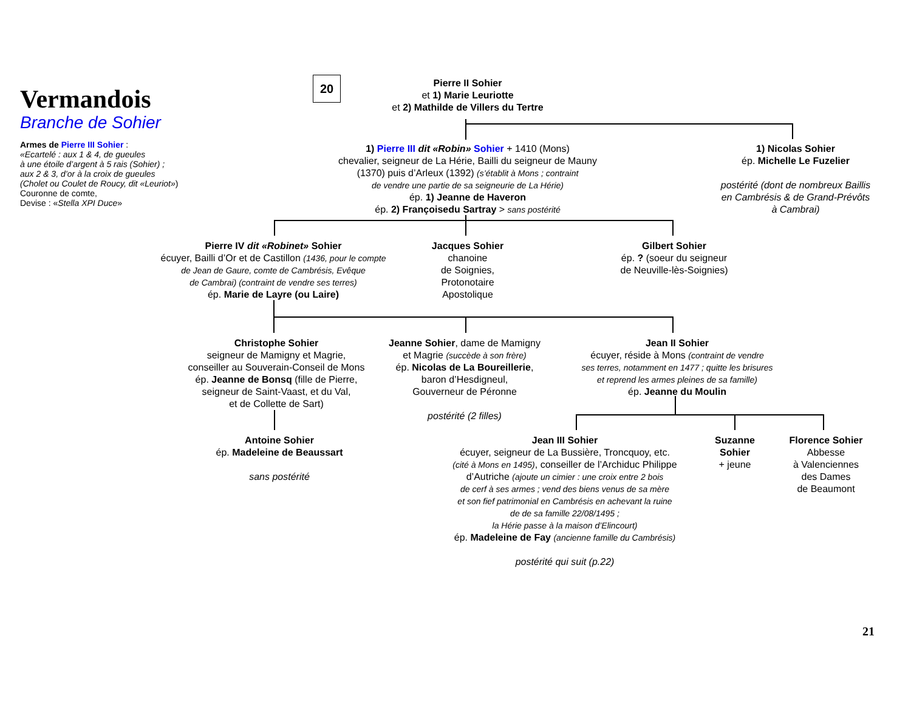Vermandois
Branche de Sohier
Armes de Pierre III Sohier :
«Ecartelé : aux 1 & 4, de gueules
à une étoile d’argent à 5 rais (Sohier) ;
aux 2 & 3, d’or à la croix de gueules
(Cholet ou Coulet de Roucy, dit «Leuriot»)
Couronne de comte,
Devise : «Stella XPI Duce»
20
Pierre II Sohier
et 1) Marie Leuriotte
et 2) Mathilde de Villers du Tertre
1) Pierre III dit «Robin» Sohier + 1410 (Mons)
chevalier, seigneur de La Hérie, Bailli du seigneur de Mauny
(1370) puis d’Arleux (1392) (s’établit à Mons ; contraint
de vendre une partie de sa seigneurie de La Hérie)
ép. 1) Jeanne de Haveron
ép. 2) Françoisedu Sartray > sans postérité
1) Nicolas Sohier
ép. Michelle Le Fuzelier
postérité (dont de nombreux Baillis
en Cambrésis & de Grand-Prévôts
à Cambrai)
Pierre IV dit «Robinet» Sohier
écuyer, Bailli d’Or et de Castillon (1436, pour le compte
de Jean de Gaure, comte de Cambrésis, Evêque
de Cambrai) (contraint de vendre ses terres)
ép. Marie de Layre (ou Laire)
Jacques Sohier
chanoine
de Soignies,
Protonotaire
Apostolique
Gilbert Sohier
ép. ? (soeur du seigneur
de Neuville-lès-Soignies)
Christophe Sohier
seigneur de Mamigny et Magrie,
conseiller au Souverain-Conseil de Mons
ép. Jeanne de Bonsq (fille de Pierre,
seigneur de Saint-Vaast, et du Val,
et de Collette de Sart)
Jeanne Sohier, dame de Mamigny
et Magrie (succède à son frère)
ép. Nicolas de La Boureillerie,
baron d’Hesdigneul,
Gouverneur de Péronne
postérité (2 filles)
Jean II Sohier
écuyer, réside à Mons (contraint de vendre
ses terres, notamment en 1477 ; quitte les brisures
et reprend les armes pleines de sa famille)
ép. Jeanne du Moulin
Antoine Sohier
ép. Madeleine de Beaussart
sans postérité
Jean III Sohier
écuyer, seigneur de La Bussière, Troncquoy, etc.
(cité à Mons en 1495), conseiller de l’Archiduc Philippe
d’Autriche (ajoute un cimier : une croix entre 2 bois
de cerf à ses armes ; vend des biens venus de sa mère
et son fief patrimonial en Cambrésis en achevant la ruine
de de sa famille 22/08/1495 ;
la Hérie passe à la maison d’Elincourt)
ép. Madeleine de Fay (ancienne famille du Cambrésis)
postérité qui suit (p.22)
Suzanne
Sohier
+ jeune
Florence Sohier
Abbesse
à Valenciennes
des Dames
de Beaumont
21